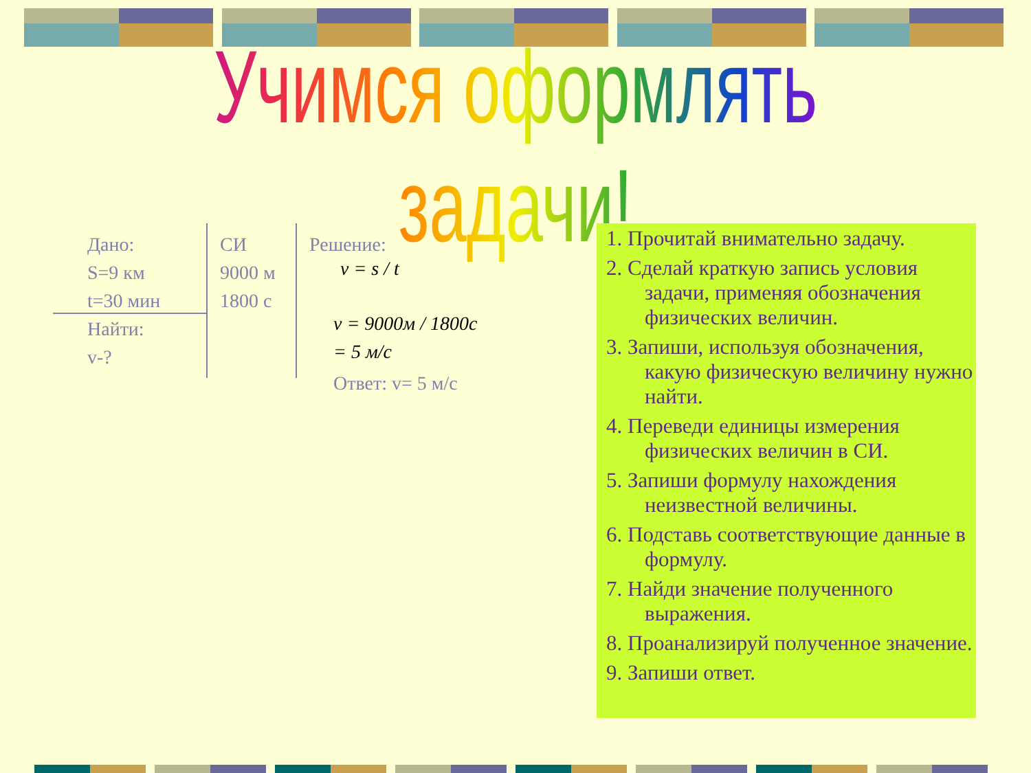Учимся оформлять задачи!
Дано:
S=9 км
t=30 мин
Найти:
v-?
СИ
9000 м
1800 с
Решение:
v = s / t
v = 9000м / 1800с = 5 м/с
Ответ: v= 5 м/с
1. Прочитай внимательно задачу.
2. Сделай краткую запись условия задачи, применяя обозначения физических величин.
3. Запиши, используя обозначения, какую физическую величину нужно найти.
4. Переведи единицы измерения физических величин в СИ.
5. Запиши формулу нахождения неизвестной величины.
6. Подставь соответствующие данные в формулу.
7. Найди значение полученного выражения.
8. Проанализируй полученное значение.
9. Запиши ответ.